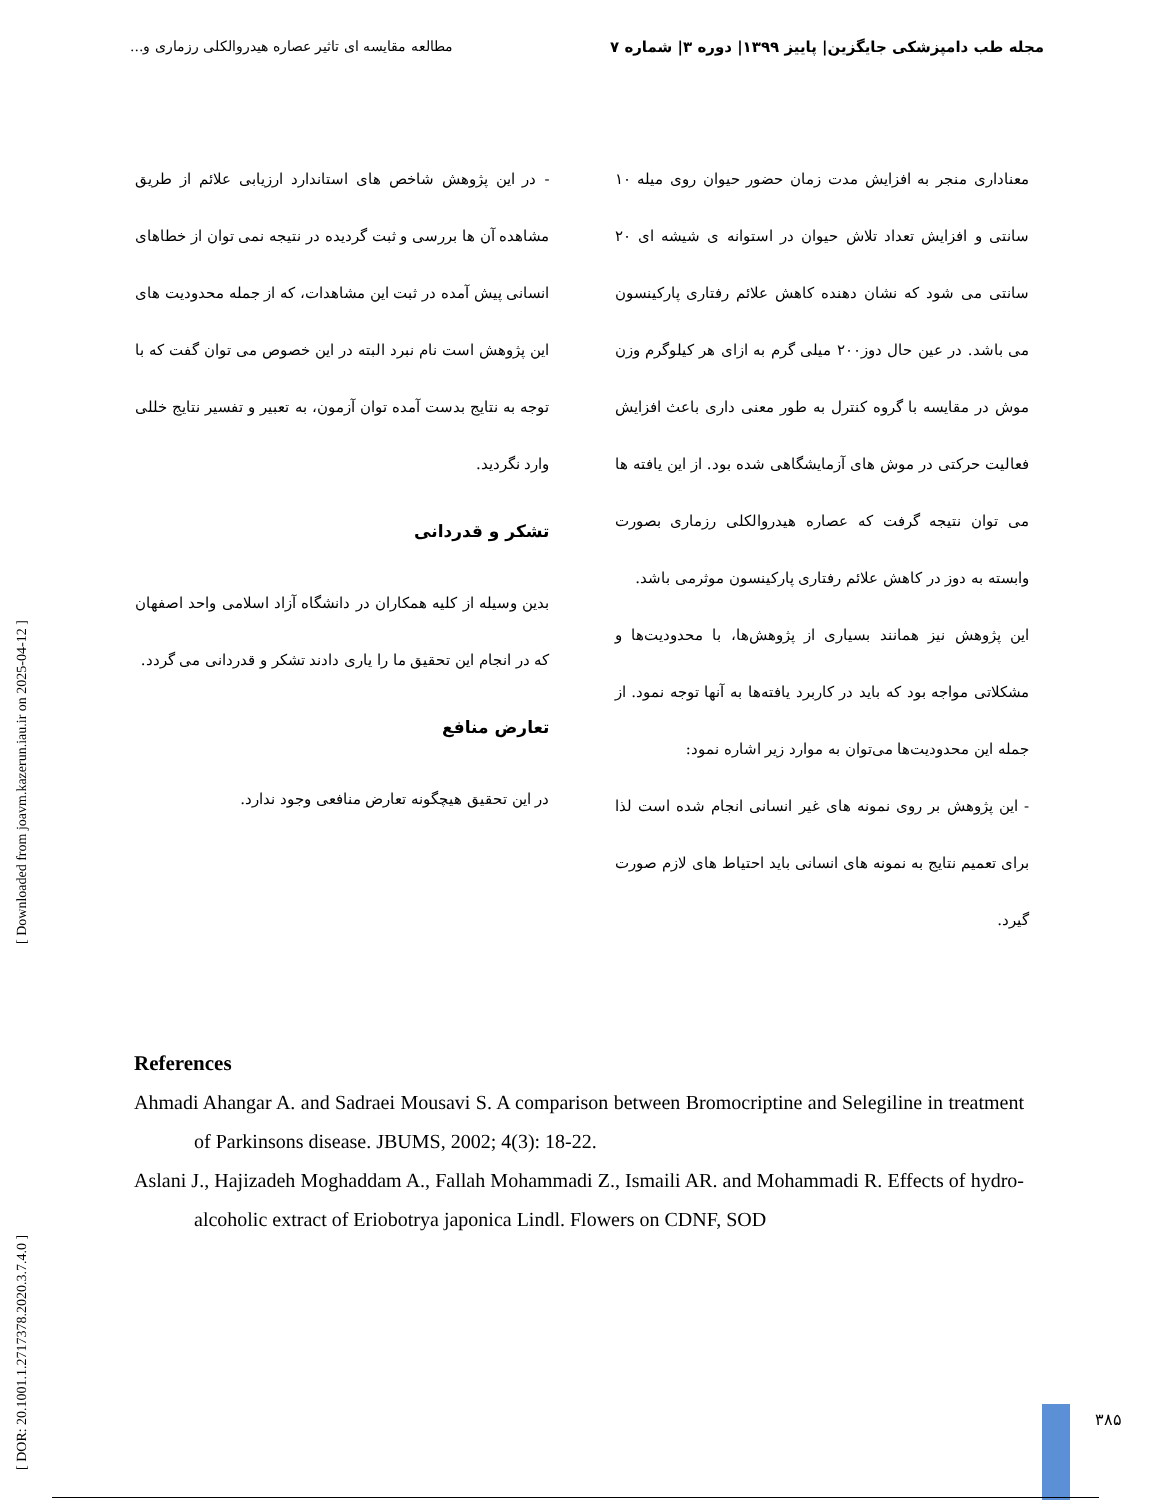مجله طب دامپزشکی جایگزین| پاییز ۱۳۹۹| دوره ۳| شماره ۷ مطالعه مقایسه ای تاثیر عصاره هیدروالکلی رزماری و...
معناداری منجر به افزایش مدت زمان حضور حیوان روی میله ۱۰ سانتی و افزایش تعداد تلاش حیوان در استوانه ی شیشه ای ۲۰ سانتی می شود که نشان دهنده کاهش علائم رفتاری پارکینسون می باشد. در عین حال دوز۲۰۰ میلی گرم به ازای هر کیلوگرم وزن موش در مقایسه با گروه کنترل به طور معنی داری باعث افزایش فعالیت حرکتی در موش های آزمایشگاهی شده بود. از این یافته ها می توان نتیجه گرفت که عصاره هیدروالکلی رزماری بصورت وابسته به دوز در کاهش علائم رفتاری پارکینسون موثرمی باشد.
این پژوهش نیز همانند بسیاری از پژوهش‌ها، با محدودیت‌ها و مشکلاتی مواجه بود که باید در کاربرد یافته‌ها به آنها توجه نمود. از جمله این محدودیت‌ها می‌توان به موارد زیر اشاره نمود:
- این پژوهش بر روی نمونه های غیر انسانی انجام شده است لذا برای تعمیم نتایج به نمونه های انسانی باید احتیاط های لازم صورت گیرد.
- در این پژوهش شاخص های استاندارد ارزیابی علائم از طریق مشاهده آن ها بررسی و ثبت گردیده در نتیجه نمی توان از خطاهای انسانی پیش آمده در ثبت این مشاهدات، که از جمله محدودیت های این پژوهش است نام نبرد البته در این خصوص می توان گفت که با توجه به نتایج بدست آمده توان آزمون، به تعبیر و تفسیر نتایج خللی وارد نگردید.
تشکر و قدردانی
بدین وسیله از کلیه همکاران در دانشگاه آزاد اسلامی واحد اصفهان که در انجام این تحقیق ما را یاری دادند تشکر و قدردانی می گردد.
تعارض منافع
در این تحقیق هیچگونه تعارض منافعی وجود ندارد.
References
Ahmadi Ahangar A. and Sadraei Mousavi S. A comparison between Bromocriptine and Selegiline in treatment of Parkinsons disease. JBUMS, 2002; 4(3): 18-22.
Aslani J., Hajizadeh Moghaddam A., Fallah Mohammadi Z., Ismaili AR. and Mohammadi R. Effects of hydro-alcoholic extract of Eriobotrya japonica Lindl. Flowers on CDNF, SOD
[ DOR: 20.1001.1.2717378.2020.3.7.4.0 ] [ Downloaded from joavm.kazerun.iau.ir on 2025-04-12 ]
۳۸۵